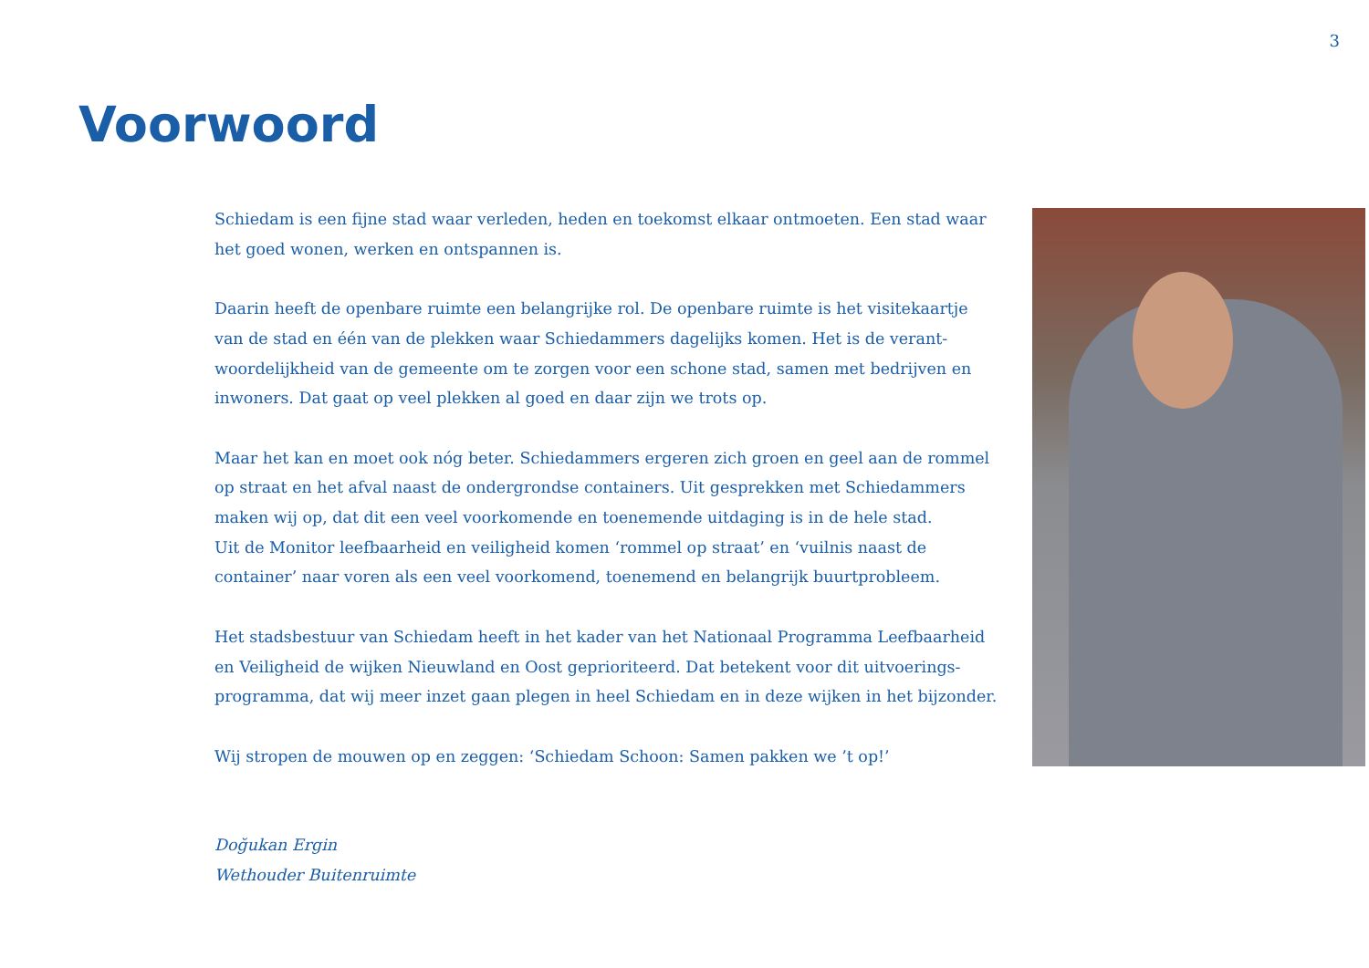3
Voorwoord
Schiedam is een fijne stad waar verleden, heden en toekomst elkaar ontmoeten. Een stad waar het goed wonen, werken en ontspannen is.
Daarin heeft de openbare ruimte een belangrijke rol. De openbare ruimte is het visitekaartje van de stad en één van de plekken waar Schiedammers dagelijks komen. Het is de verant­woordelijkheid van de gemeente om te zorgen voor een schone stad, samen met bedrijven en inwoners. Dat gaat op veel plekken al goed en daar zijn we trots op.
Maar het kan en moet ook nóg beter. Schiedammers ergeren zich groen en geel aan de rommel op straat en het afval naast de ondergrondse containers. Uit gesprekken met Schiedammers maken wij op, dat dit een veel voorkomende en toenemende uitdaging is in de hele stad.
Uit de Monitor leefbaarheid en veiligheid komen ‘rommel op straat’ en ‘vuilnis naast de container’ naar voren als een veel voorkomend, toenemend en belangrijk buurtprobleem.
Het stadsbestuur van Schiedam heeft in het kader van het Nationaal Programma Leefbaarheid en Veiligheid de wijken Nieuwland en Oost geprioriteerd. Dat betekent voor dit uitvoerings­programma, dat wij meer inzet gaan plegen in heel Schiedam en in deze wijken in het bijzonder.
Wij stropen de mouwen op en zeggen: ‘Schiedam Schoon: Samen pakken we ’t op!’
Doğukan Ergin
Wethouder Buitenruimte